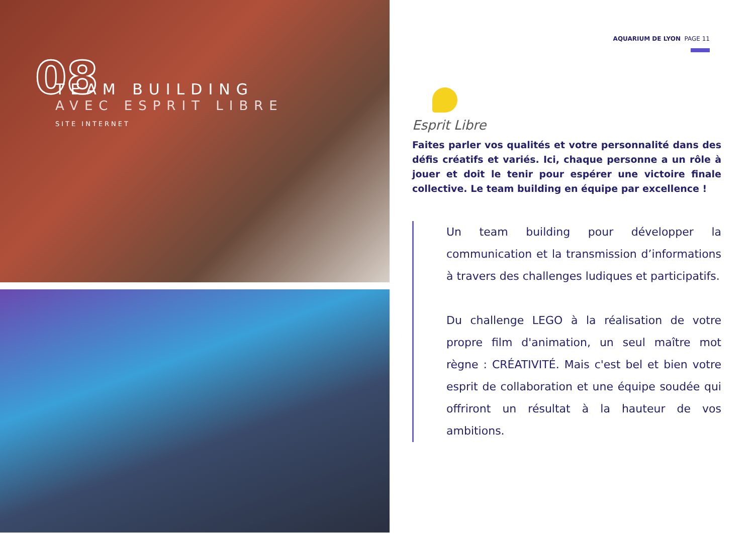08
TEAM BUILDING
AVEC ESPRIT LIBRE
SITE INTERNET
AQUARIUM DE LYON PAGE 11
Esprit Libre
Faites parler vos qualités et votre personnalité dans des défis créatifs et variés. Ici, chaque personne a un rôle à jouer et doit le tenir pour espérer une victoire finale collective. Le team building en équipe par excellence !
Un team building pour développer la communication et la transmission d’informations à travers des challenges ludiques et participatifs.
Du challenge LEGO à la réalisation de votre propre film d'animation, un seul maître mot règne : CRÉATIVITÉ. Mais c'est bel et bien votre esprit de collaboration et une équipe soudée qui offriront un résultat à la hauteur de vos ambitions.